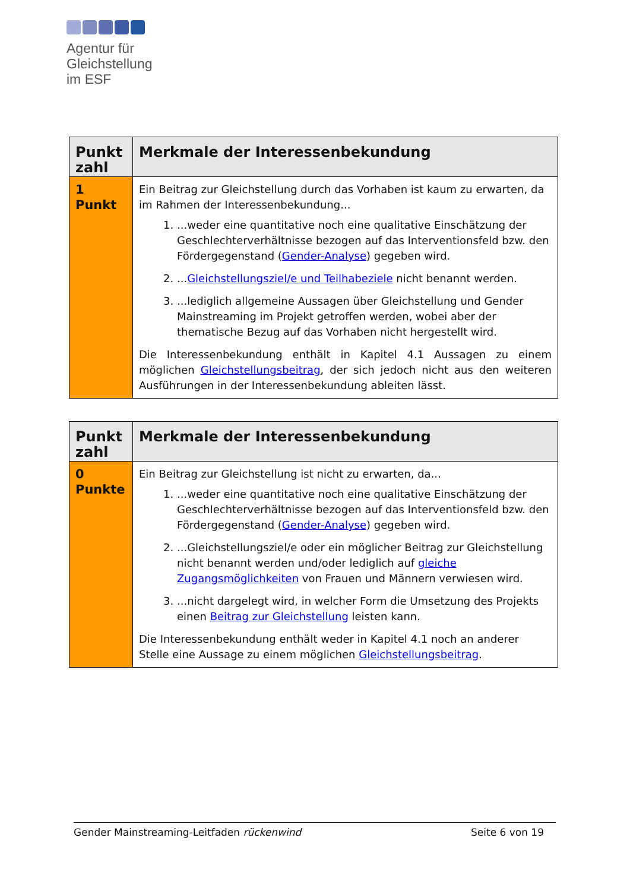Agentur für
Gleichstellung
im ESF
| Punkt zahl | Merkmale der Interessenbekundung |
| --- | --- |
| 1 Punkt | Ein Beitrag zur Gleichstellung durch das Vorhaben ist kaum zu erwarten, da im Rahmen der Interessenbekundung... 1. ...weder eine quantitative noch eine qualitative Einschätzung der Geschlechterverhältnisse bezogen auf das Interventionsfeld bzw. den Fördergegenstand ( Gender-Analyse ) gegeben wird. 2. ... Gleichstellungsziel/e und Teilhabeziele nicht benannt werden. 3. ...lediglich allgemeine Aussagen über Gleichstellung und Gender Mainstreaming im Projekt getroffen werden, wobei aber der thematische Bezug auf das Vorhaben nicht hergestellt wird. Die Interessenbekundung enthält in Kapitel 4.1 Aussagen zu einem möglichen Gleichstellungsbeitrag , der sich jedoch nicht aus den weiteren Ausführungen in der Interessenbekundung ableiten lässt. |
| Punkt zahl | Merkmale der Interessenbekundung |
| --- | --- |
| 0 Punkte | Ein Beitrag zur Gleichstellung ist nicht zu erwarten, da... 1. ...weder eine quantitative noch eine qualitative Einschätzung der Geschlechterverhältnisse bezogen auf das Interventionsfeld bzw. den Fördergegenstand ( Gender-Analyse ) gegeben wird. 2. ...Gleichstellungsziel/e oder ein möglicher Beitrag zur Gleichstellung nicht benannt werden und/oder lediglich auf gleiche Zugangsmöglichkeiten von Frauen und Männern verwiesen wird. 3. ...nicht dargelegt wird, in welcher Form die Umsetzung des Projekts einen Beitrag zur Gleichstellung leisten kann. Die Interessenbekundung enthält weder in Kapitel 4.1 noch an anderer Stelle eine Aussage zu einem möglichen Gleichstellungsbeitrag . |
Gender Mainstreaming-Leitfaden rückenwind Seite 6 von 19